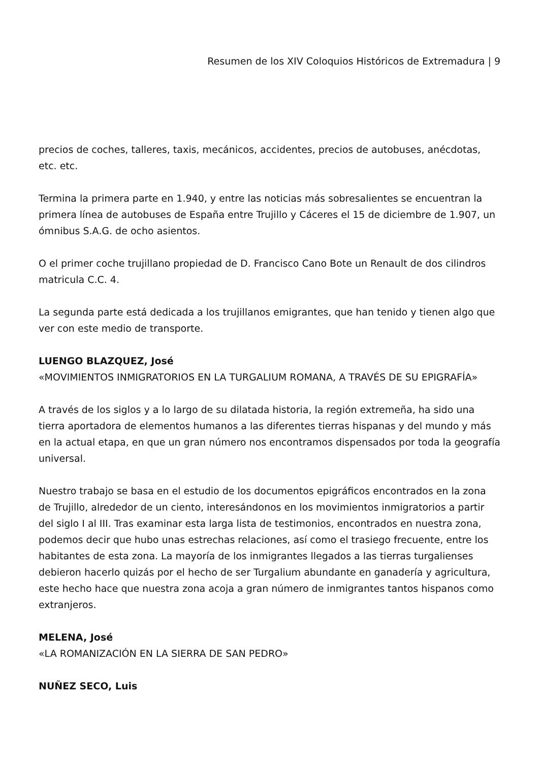Resumen de los XIV Coloquios Históricos de Extremadura | 9
precios de coches, talleres, taxis, mecánicos, accidentes, precios de autobuses, anécdotas, etc. etc.
Termina la primera parte en 1.940, y entre las noticias más sobresalientes se encuentran la primera línea de autobuses de España entre Trujillo y Cáceres el 15 de diciembre de 1.907, un ómnibus S.A.G. de ocho asientos.
O el primer coche trujillano propiedad de D. Francisco Cano Bote un Renault de dos cilindros matricula C.C. 4.
La segunda parte está dedicada a los trujillanos emigrantes, que han tenido y tienen algo que ver con este medio de transporte.
LUENGO BLAZQUEZ, José
«MOVIMIENTOS INMIGRATORIOS EN LA TURGALIUM ROMANA, A TRAVÉS DE SU EPIGRAFÍA»
A través de los siglos y a lo largo de su dilatada historia, la región extremeña, ha sido una tierra aportadora de elementos humanos a las diferentes tierras hispanas y del mundo y más en la actual etapa, en que un gran número nos encontramos dispensados por toda la geografía universal.
Nuestro trabajo se basa en el estudio de los documentos epigráficos encontrados en la zona de Trujillo, alrededor de un ciento, interesándonos en los movimientos inmigratorios a partir del siglo I al III. Tras examinar esta larga lista de testimonios, encontrados en nuestra zona, podemos decir que hubo unas estrechas relaciones, así como el trasiego frecuente, entre los habitantes de esta zona. La mayoría de los inmigrantes llegados a las tierras turgalienses debieron hacerlo quizás por el hecho de ser Turgalium abundante en ganadería y agricultura, este hecho hace que nuestra zona acoja a gran número de inmigrantes tantos hispanos como extranjeros.
MELENA, José
«LA ROMANIZACIÓN EN LA SIERRA DE SAN PEDRO»
NUÑEZ SECO, Luis